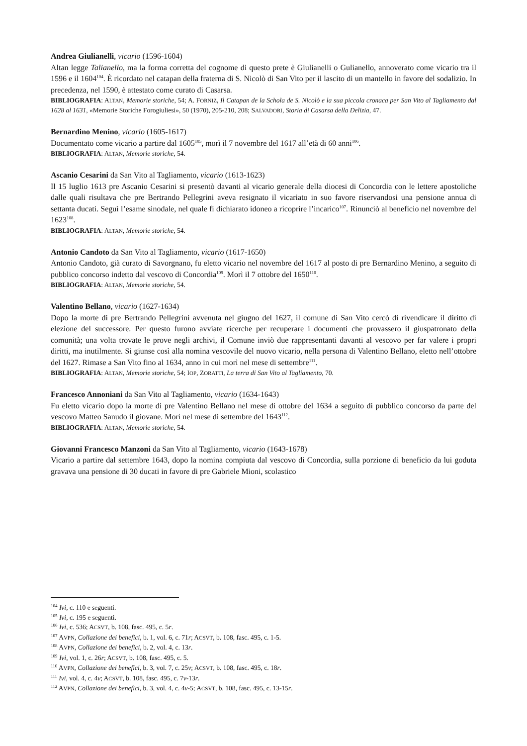Andrea Giulianelli, vicario (1596-1604)
Altan legge Talianello, ma la forma corretta del cognome di questo prete è Giulianelli o Gulianello, annoverato come vicario tra il 1596 e il 1604<sup>104</sup>. È ricordato nel catapan della fraterna di S. Nicolò di San Vito per il lascito di un mantello in favore del sodalizio. In precedenza, nel 1590, è attestato come curato di Casarsa.
BIBLIOGRAFIA: ALTAN, Memorie storiche, 54; A. FORNIZ, Il Catapan de la Schola de S. Nicolò e la sua piccola cronaca per San Vito al Tagliamento dal 1628 al 1631, «Memorie Storiche Forogiuliesi», 50 (1970), 205-210, 208; SALVADORI, Storia di Casarsa della Delizia, 47.
Bernardino Menino, vicario (1605-1617)
Documentato come vicario a partire dal 1605<sup>105</sup>, morì il 7 novembre del 1617 all’età di 60 anni<sup>106</sup>.
BIBLIOGRAFIA: ALTAN, Memorie storiche, 54.
Ascanio Cesarini da San Vito al Tagliamento, vicario (1613-1623)
Il 15 luglio 1613 pre Ascanio Cesarini si presentò davanti al vicario generale della diocesi di Concordia con le lettere apostoliche dalle quali risultava che pre Bertrando Pellegrini aveva resignato il vicariato in suo favore riservandosi una pensione annua di settanta ducati. Seguì l’esame sinodale, nel quale fi dichiarato idoneo a ricoprire l’incarico<sup>107</sup>. Rinunciò al beneficio nel novembre del 1623<sup>108</sup>.
BIBLIOGRAFIA: ALTAN, Memorie storiche, 54.
Antonio Candoto da San Vito al Tagliamento, vicario (1617-1650)
Antonio Candoto, già curato di Savorgnano, fu eletto vicario nel novembre del 1617 al posto di pre Bernardino Menino, a seguito di pubblico concorso indetto dal vescovo di Concordia<sup>109</sup>. Morì il 7 ottobre del 1650<sup>110</sup>.
BIBLIOGRAFIA: ALTAN, Memorie storiche, 54.
Valentino Bellano, vicario (1627-1634)
Dopo la morte di pre Bertrando Pellegrini avvenuta nel giugno del 1627, il comune di San Vito cercò di rivendicare il diritto di elezione del successore. Per questo furono avviate ricerche per recuperare i documenti che provassero il giuspatronato della comunità; una volta trovate le prove negli archivi, il Comune inviò due rappresentanti davanti al vescovo per far valere i propri diritti, ma inutilmente. Si giunse così alla nomina vescovile del nuovo vicario, nella persona di Valentino Bellano, eletto nell’ottobre del 1627. Rimase a San Vito fino al 1634, anno in cui morì nel mese di settembre<sup>111</sup>.
BIBLIOGRAFIA: ALTAN, Memorie storiche, 54; IOP, ZORATTI, La terra di San Vito al Tagliamento, 70.
Francesco Annoniani da San Vito al Tagliamento, vicario (1634-1643)
Fu eletto vicario dopo la morte di pre Valentino Bellano nel mese di ottobre del 1634 a seguito di pubblico concorso da parte del vescovo Matteo Sanudo il giovane. Morì nel mese di settembre del 1643<sup>112</sup>.
BIBLIOGRAFIA: ALTAN, Memorie storiche, 54.
Giovanni Francesco Manzoni da San Vito al Tagliamento, vicario (1643-1678)
Vicario a partire dal settembre 1643, dopo la nomina compiuta dal vescovo di Concordia, sulla porzione di beneficio da lui goduta gravava una pensione di 30 ducati in favore di pre Gabriele Mioni, scolastico
<sup>104</sup> Ivi, c. 110 e seguenti.
<sup>105</sup> Ivi, c. 195 e seguenti.
<sup>106</sup> Ivi, c. 536; ACSVT, b. 108, fasc. 495, c. 5r.
<sup>107</sup> AVPN, Collazione dei benefici, b. 1, vol. 6, c. 71r; ACSVT, b. 108, fasc. 495, c. 1-5.
<sup>108</sup> AVPN, Collazione dei benefici, b. 2, vol. 4, c. 13r.
<sup>109</sup> Ivi, vol. 1, c. 26r; ACSVT, b. 108, fasc. 495, c. 5.
<sup>110</sup> AVPN, Collazione dei benefici, b. 3, vol. 7, c. 25v; ACSVT, b. 108, fasc. 495, c. 18r.
<sup>111</sup> Ivi, vol. 4, c. 4v; ACSVT, b. 108, fasc. 495, c. 7v-13r.
<sup>112</sup> AVPN, Collazione dei benefici, b. 3, vol. 4, c. 4v-5; ACSVT, b. 108, fasc. 495, c. 13-15r.